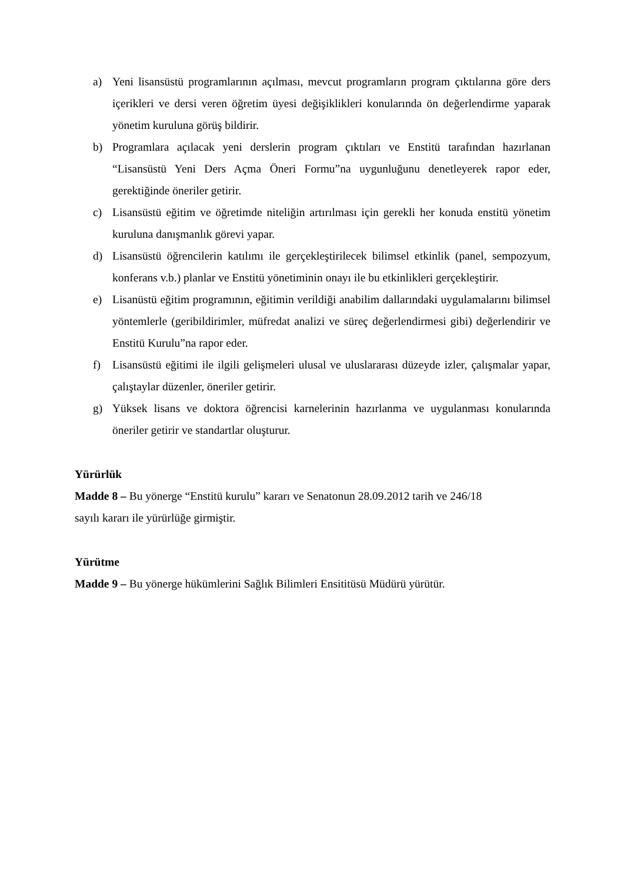a) Yeni lisansüstü programlarının açılması, mevcut programların program çıktılarına göre ders içerikleri ve dersi veren öğretim üyesi değişiklikleri konularında ön değerlendirme yaparak yönetim kuruluna görüş bildirir.
b) Programlara açılacak yeni derslerin program çıktıları ve Enstitü tarafından hazırlanan “Lisansüstü Yeni Ders Açma Öneri Formu”na uygunluğunu denetleyerek rapor eder, gerektiğinde öneriler getirir.
c) Lisansüstü eğitim ve öğretimde niteliğin artırılması için gerekli her konuda enstitü yönetim kuruluna danışmanlık görevi yapar.
d) Lisansüstü öğrencilerin katılımı ile gerçekleştirilecek bilimsel etkinlik (panel, sempozyum, konferans v.b.) planlar ve Enstitü yönetiminin onayı ile bu etkinlikleri gerçekleştirir.
e) Lisanüstü eğitim programının, eğitimin verildiği anabilim dallarındaki uygulamalarını bilimsel yöntemlerle (geribildirimler, müfredat analizi ve süreç değerlendirmesi gibi) değerlendirir ve Enstitü Kurulu”na rapor eder.
f) Lisansüstü eğitimi ile ilgili gelişmeleri ulusal ve uluslararası düzeyde izler, çalışmalar yapar, çalıştaylar düzenler, öneriler getirir.
g) Yüksek lisans ve doktora öğrencisi karnelerinin hazırlanma ve uygulanması konularında öneriler getirir ve standartlar oluşturur.
Yürürlük
Madde 8 – Bu yönerge “Enstitü kurulu” kararı ve Senatonun 28.09.2012 tarih ve 246/18
sayılı kararı ile yürürlüğe girmiştir.
Yürütme
Madde 9 – Bu yönerge hükümlerini Sağlık Bilimleri Ensititüsü Müdürü yürütür.